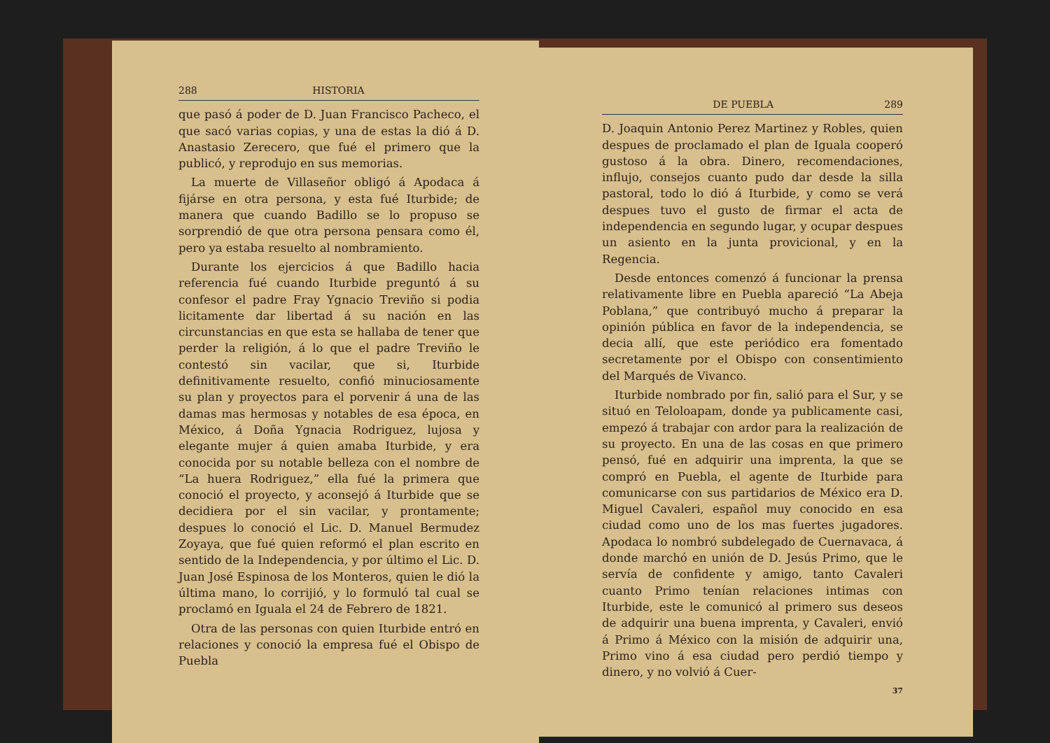288 HISTORIA
que pasó á poder de D. Juan Francisco Pacheco, el que sacó varias copias, y una de estas la dió á D. Anastasio Zerecero, que fué el primero que la publicó, y reprodujo en sus memorias.
La muerte de Villaseñor obligó á Apodaca á fijárse en otra persona, y esta fué Iturbide; de manera que cuando Badillo se lo propuso se sorprendió de que otra persona pensara como él, pero ya estaba resuelto al nombramiento.
Durante los ejercicios á que Badillo hacia referencia fué cuando Iturbide preguntó á su confesor el padre Fray Ygnacio Treviño si podia licitamente dar libertad á su nación en las circunstancias en que esta se hallaba de tener que perder la religión, á lo que el padre Treviño le contestó sin vacilar, que si, Iturbide definitivamente resuelto, confió minuciosamente su plan y proyectos para el porvenir á una de las damas mas hermosas y notables de esa época, en México, á Doña Ygnacia Rodriguez, lujosa y elegante mujer á quien amaba Iturbide, y era conocida por su notable belleza con el nombre de “La huera Rodriguez,” ella fué la primera que conoció el proyecto, y aconsejó á Iturbide que se decidiera por el sin vacilar, y prontamente; despues lo conoció el Lic. D. Manuel Bermudez Zoyaya, que fué quien reformó el plan escrito en sentido de la Independencia, y por último el Lic. D. Juan José Espinosa de los Monteros, quien le dió la última mano, lo corrijió, y lo formuló tal cual se proclamó en Iguala el 24 de Febrero de 1821.
Otra de las personas con quien Iturbide entró en relaciones y conoció la empresa fué el Obispo de Puebla
DE PUEBLA 289
D. Joaquin Antonio Perez Martinez y Robles, quien despues de proclamado el plan de Iguala cooperó gustoso á la obra. Dinero, recomendaciones, influjo, consejos cuanto pudo dar desde la silla pastoral, todo lo dió á Iturbide, y como se verá despues tuvo el gusto de firmar el acta de independencia en segundo lugar, y ocupar despues un asiento en la junta provicional, y en la Regencia.
Desde entonces comenzó á funcionar la prensa relativamente libre en Puebla apareció “La Abeja Poblana,” que contribuyó mucho á preparar la opinión pública en favor de la independencia, se decia allí, que este periódico era fomentado secretamente por el Obispo con consentimiento del Marqués de Vivanco.
Iturbide nombrado por fin, salió para el Sur, y se situó en Teloloapam, donde ya publicamente casi, empezó á trabajar con ardor para la realización de su proyecto. En una de las cosas en que primero pensó, fué en adquirir una imprenta, la que se compró en Puebla, el agente de Iturbide para comunicarse con sus partidarios de México era D. Miguel Cavaleri, español muy conocido en esa ciudad como uno de los mas fuertes jugadores. Apodaca lo nombró subdelegado de Cuernavaca, á donde marchó en unión de D. Jesús Primo, que le servía de confidente y amigo, tanto Cavaleri cuanto Primo tenían relaciones intimas con Iturbide, este le comunicó al primero sus deseos de adquirir una buena imprenta, y Cavaleri, envió á Primo á México con la misión de adquirir una, Primo vino á esa ciudad pero perdió tiempo y dinero, y no volvió á Cuer-
37